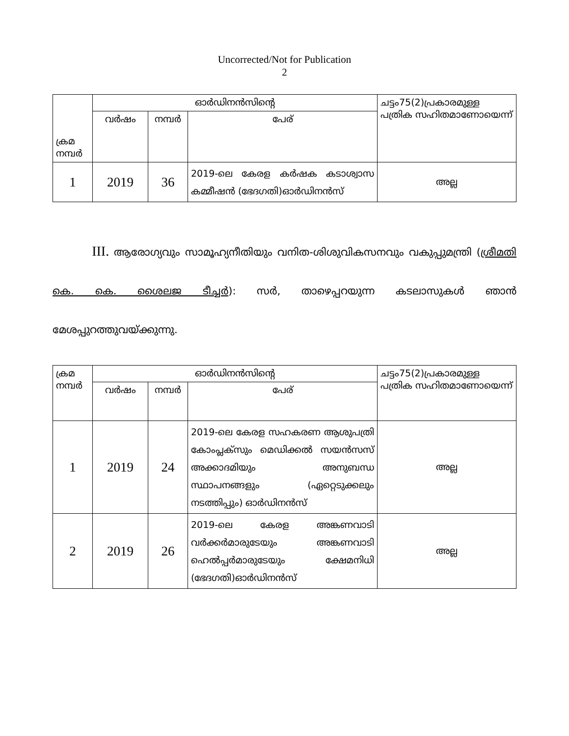Uncorrected/Not for Publication
2
| ക്രമ നമ്പർ | ഓർഡിനൻസിന്റെ | | | ചട്ടം75(2)പ്രകാരമുള്ള പത്രിക സഹിതമാണോയെന്ന് |
| --- | --- | --- | --- | --- |
| | വർഷം | നമ്പർ | പേര് | |
| 1 | 2019 | 36 | 2019-ലെ കേരള കർഷക കടാശ്വാസ കമ്മീഷൻ (ഭേദഗതി)ഓർഡിനൻസ് | അല്ല |
III. ആരോഗ്യവും സാമൂഹ്യനീതിയും വനിത-ശിശുവികസനവും വകുപ്പുമന്ത്രി (ശ്രീമതി കെ. കെ. ശൈലജ ടീച്ചർ): സർ, താഴെപ്പറയുന്ന കടലാസുകൾ ഞാൻ മേശപ്പുറത്തുവയ്ക്കുന്നു.
| ക്രമ നമ്പർ | ഓർഡിനൻസിന്റെ | | | ചട്ടം75(2)പ്രകാരമുള്ള പത്രിക സഹിതമാണോയെന്ന് |
| --- | --- | --- | --- | --- |
| | വർഷം | നമ്പർ | പേര് | |
| 1 | 2019 | 24 | 2019-ലെ കേരള സഹകരണ ആശുപത്രി കോംപ്ലക്സും മെഡിക്കൽ സയൻസസ് അക്കാദമിയും അനുബന്ധ സ്ഥാപനങ്ങളും (ഏറ്റെടുക്കലും നടത്തിപ്പും) ഓർഡിനൻസ് | അല്ല |
| 2 | 2019 | 26 | 2019-ലെ കേരള അങ്കണവാടി വർക്കർമാരുടേയും അങ്കണവാടി ഹെൽപ്പർമാരുടേയും ക്ഷേമനിധി (ഭേദഗതി)ഓർഡിനൻസ് | അല്ല |